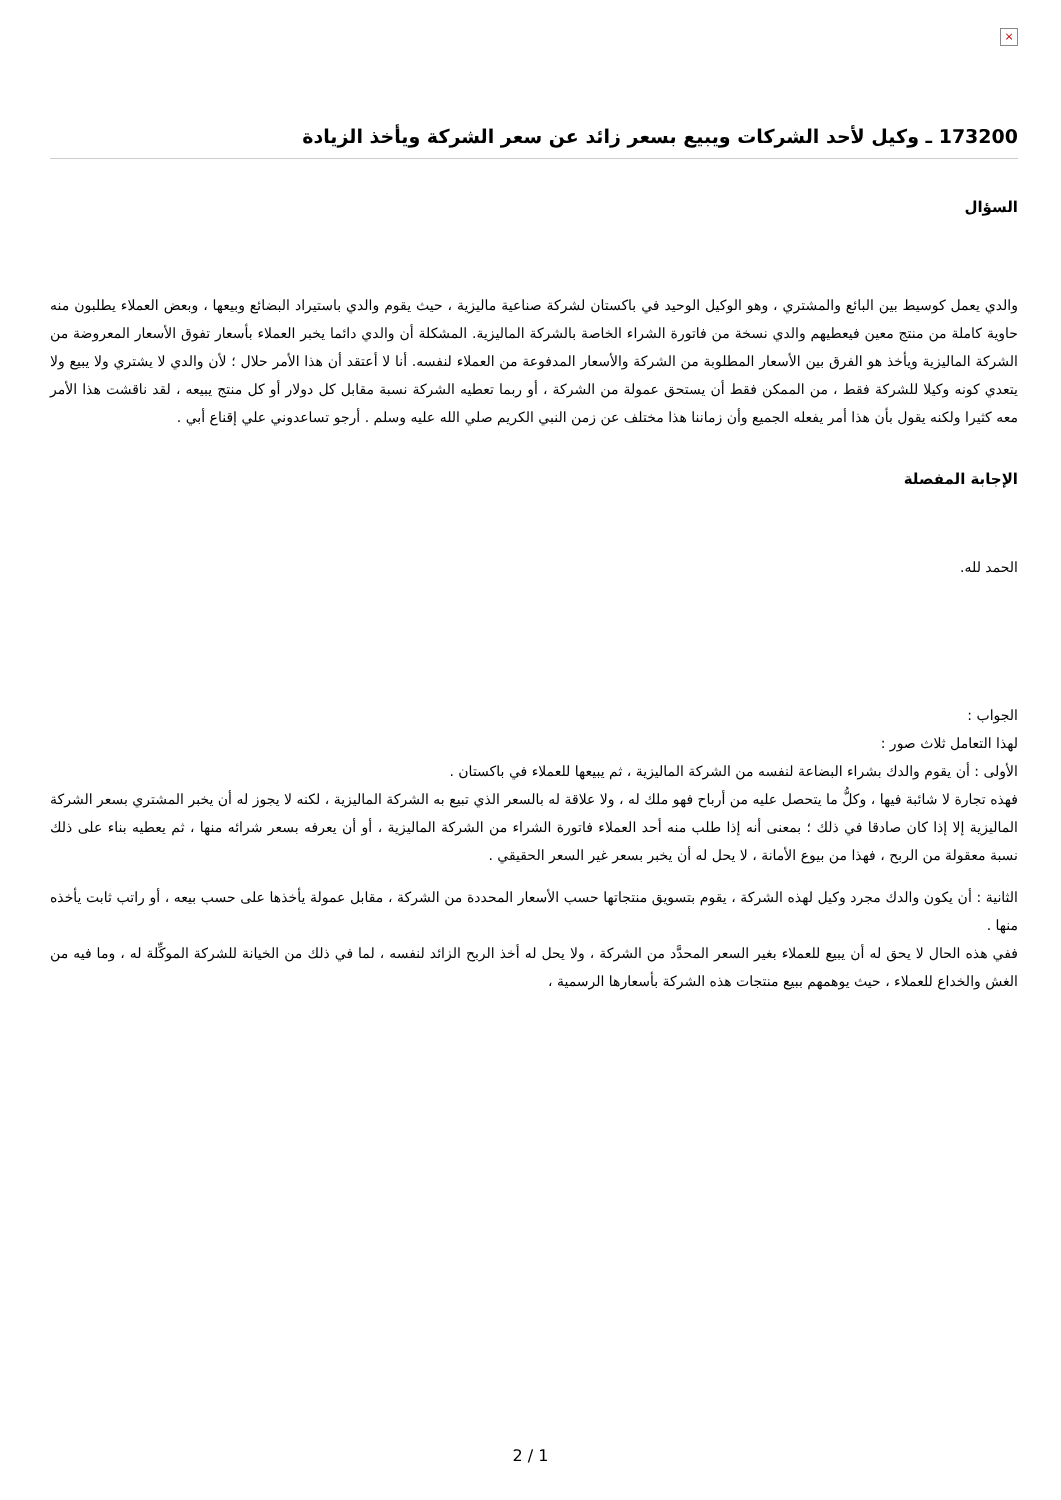×
173200 ـ وكيل لأحد الشركات ويبيع بسعر زائد عن سعر الشركة ويأخذ الزيادة
السؤال
والدي يعمل كوسيط بين البائع والمشتري ، وهو الوكيل الوحيد في باكستان لشركة صناعية ماليزية ، حيث يقوم والدي باستيراد البضائع وبيعها ، وبعض العملاء يطلبون منه حاوية كاملة من منتج معين فيعطيهم والدي نسخة من فاتورة الشراء الخاصة بالشركة الماليزية. المشكلة أن والدي دائما يخبر العملاء بأسعار تفوق الأسعار المعروضة من الشركة الماليزية ويأخذ هو الفرق بين الأسعار المطلوبة من الشركة والأسعار المدفوعة من العملاء لنفسه. أنا لا أعتقد أن هذا الأمر حلال ؛ لأن والدي لا يشتري ولا يبيع ولا يتعدي كونه وكيلا للشركة فقط ، من الممكن فقط أن يستحق عمولة من الشركة ، أو ربما تعطيه الشركة نسبة مقابل كل دولار أو كل منتج يبيعه ، لقد ناقشت هذا الأمر معه كثيرا ولكنه يقول بأن هذا أمر يفعله الجميع وأن زماننا هذا مختلف عن زمن النبي الكريم صلي الله عليه وسلم . أرجو تساعدوني علي إقناع أبي .
الإجابة المفصلة
الحمد لله.
الجواب :
لهذا التعامل ثلاث صور :
الأولى : أن يقوم والدك بشراء البضاعة لنفسه من الشركة الماليزية ، ثم يبيعها للعملاء في باكستان .
فهذه تجارة لا شائبة فيها ، وكلُّ ما يتحصل عليه من أرباح فهو ملك له ، ولا علاقة له بالسعر الذي تبيع به الشركة الماليزية ، لكنه لا يجوز له أن يخبر المشتري بسعر الشركة الماليزية إلا إذا كان صادقا في ذلك ؛ بمعنى أنه إذا طلب منه أحد العملاء فاتورة الشراء من الشركة الماليزية ، أو أن يعرفه بسعر شرائه منها ، ثم يعطيه بناء على ذلك نسبة معقولة من الربح ، فهذا من بيوع الأمانة ، لا يحل له أن يخبر بسعر غير السعر الحقيقي .
الثانية : أن يكون والدك مجرد وكيل لهذه الشركة ، يقوم بتسويق منتجاتها حسب الأسعار المحددة من الشركة ، مقابل عمولة يأخذها على حسب بيعه ، أو راتب ثابت يأخذه منها .
ففي هذه الحال لا يحق له أن يبيع للعملاء بغير السعر المحدَّد من الشركة ، ولا يحل له أخذ الربح الزائد لنفسه ، لما في ذلك من الخيانة للشركة الموكِّلة له ، وما فيه من الغش والخداع للعملاء ، حيث يوهمهم ببيع منتجات هذه الشركة بأسعارها الرسمية ،
2 / 1